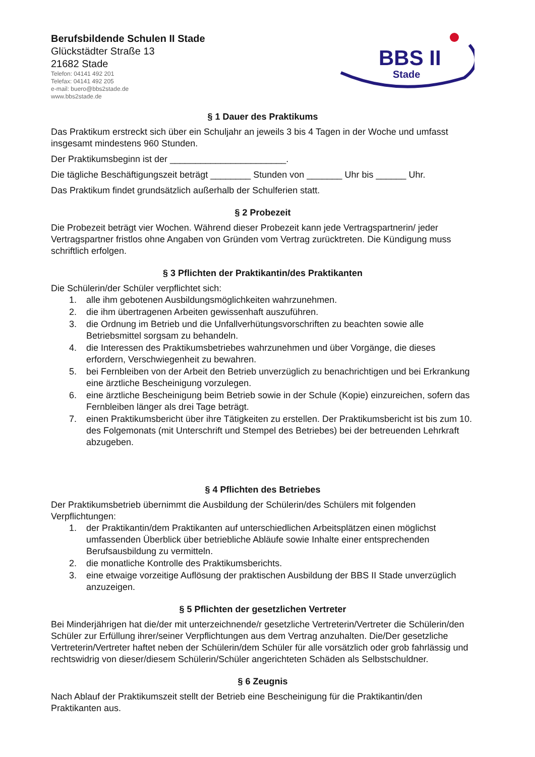Berufsbildende Schulen II Stade
Glückstädter Straße 13
21682 Stade
Telefon: 04141 492 201
Telefax: 04141 492 205
e-mail: buero@bbs2stade.de
www.bbs2stade.de
BBS II
Stade
§ 1 Dauer des Praktikums
Das Praktikum erstreckt sich über ein Schuljahr an jeweils 3 bis 4 Tagen in der Woche und umfasst insgesamt mindestens 960 Stunden.
Der Praktikumsbeginn ist der _______________________.
Die tägliche Beschäftigungszeit beträgt ________ Stunden von _______ Uhr bis ______ Uhr.
Das Praktikum findet grundsätzlich außerhalb der Schulferien statt.
§ 2 Probezeit
Die Probezeit beträgt vier Wochen. Während dieser Probezeit kann jede Vertragspartnerin/ jeder Vertragspartner fristlos ohne Angaben von Gründen vom Vertrag zurücktreten. Die Kündigung muss schriftlich erfolgen.
§ 3 Pflichten der Praktikantin/des Praktikanten
Die Schülerin/der Schüler verpflichtet sich:
1. alle ihm gebotenen Ausbildungsmöglichkeiten wahrzunehmen.
2. die ihm übertragenen Arbeiten gewissenhaft auszuführen.
3. die Ordnung im Betrieb und die Unfallverhütungsvorschriften zu beachten sowie alle Betriebsmittel sorgsam zu behandeln.
4. die Interessen des Praktikumsbetriebes wahrzunehmen und über Vorgänge, die dieses erfordern, Verschwiegenheit zu bewahren.
5. bei Fernbleiben von der Arbeit den Betrieb unverzüglich zu benachrichtigen und bei Erkrankung eine ärztliche Bescheinigung vorzulegen.
6. eine ärztliche Bescheinigung beim Betrieb sowie in der Schule (Kopie) einzureichen, sofern das Fernbleiben länger als drei Tage beträgt.
7. einen Praktikumsbericht über ihre Tätigkeiten zu erstellen. Der Praktikumsbericht ist bis zum 10. des Folgemonats (mit Unterschrift und Stempel des Betriebes) bei der betreuenden Lehrkraft abzugeben.
§ 4 Pflichten des Betriebes
Der Praktikumsbetrieb übernimmt die Ausbildung der Schülerin/des Schülers mit folgenden Verpflichtungen:
1. der Praktikantin/dem Praktikanten auf unterschiedlichen Arbeitsplätzen einen möglichst umfassenden Überblick über betriebliche Abläufe sowie Inhalte einer entsprechenden Berufsausbildung zu vermitteln.
2. die monatliche Kontrolle des Praktikumsberichts.
3. eine etwaige vorzeitige Auflösung der praktischen Ausbildung der BBS II Stade unverzüglich anzuzeigen.
§ 5 Pflichten der gesetzlichen Vertreter
Bei Minderjährigen hat die/der mit unterzeichnende/r gesetzliche Vertreterin/Vertreter die Schülerin/den Schüler zur Erfüllung ihrer/seiner Verpflichtungen aus dem Vertrag anzuhalten. Die/Der gesetzliche Vertreterin/Vertreter haftet neben der Schülerin/dem Schüler für alle vorsätzlich oder grob fahrlässig und rechtswidrig von dieser/diesem Schülerin/Schüler angerichteten Schäden als Selbstschuldner.
§ 6 Zeugnis
Nach Ablauf der Praktikumszeit stellt der Betrieb eine Bescheinigung für die Praktikantin/den Praktikanten aus.